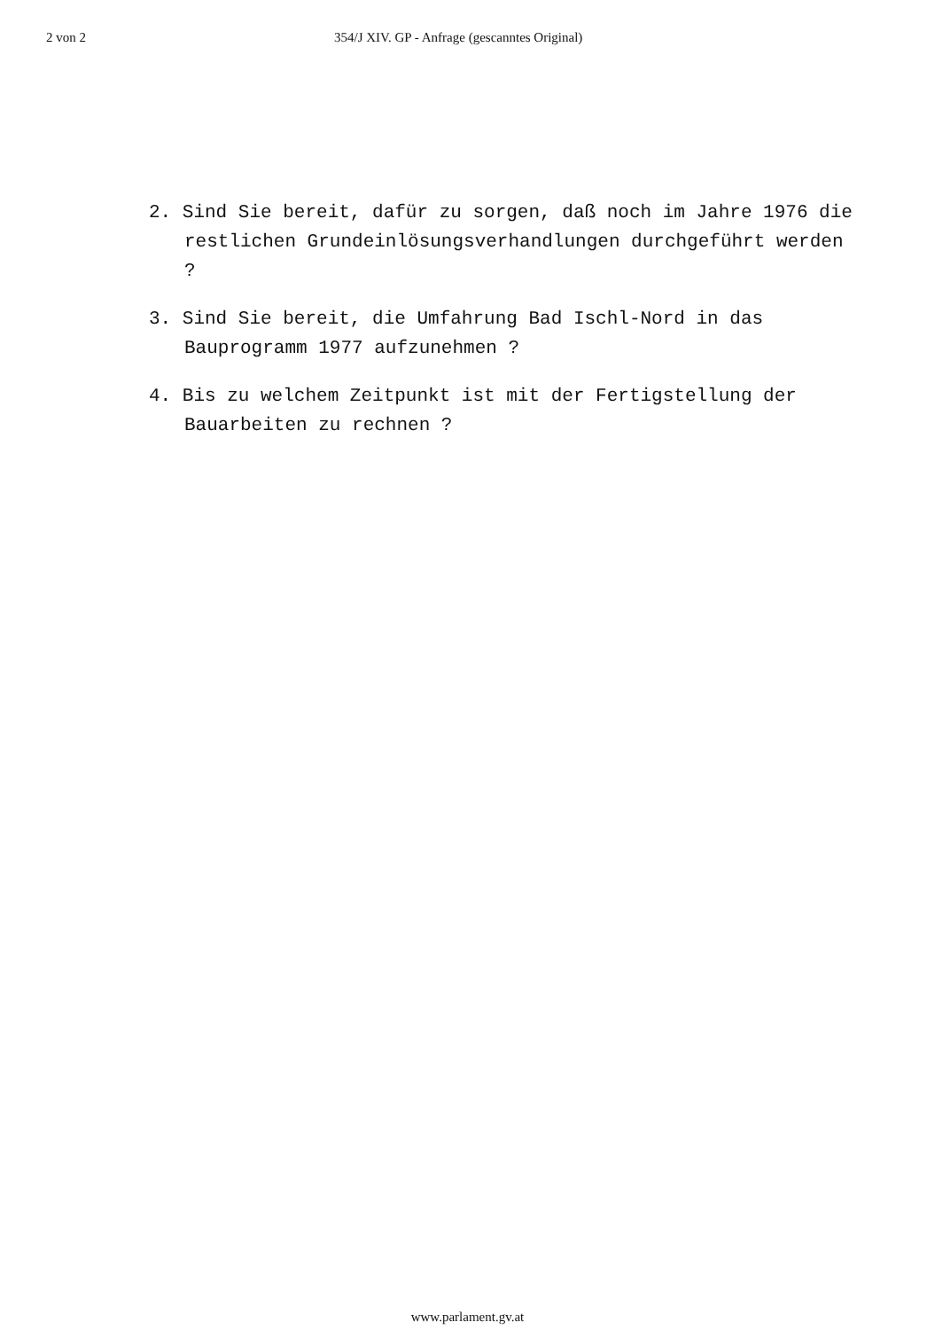2 von 2 354/J XIV. GP - Anfrage (gescanntes Original)
2. Sind Sie bereit, dafür zu sorgen, daß noch im Jahre 1976 die restlichen Grundeinlösungsverhandlungen durchgeführt werden ?
3. Sind Sie bereit, die Umfahrung Bad Ischl-Nord in das Bauprogramm 1977 aufzunehmen ?
4. Bis zu welchem Zeitpunkt ist mit der Fertigstellung der Bauarbeiten zu rechnen ?
www.parlament.gv.at